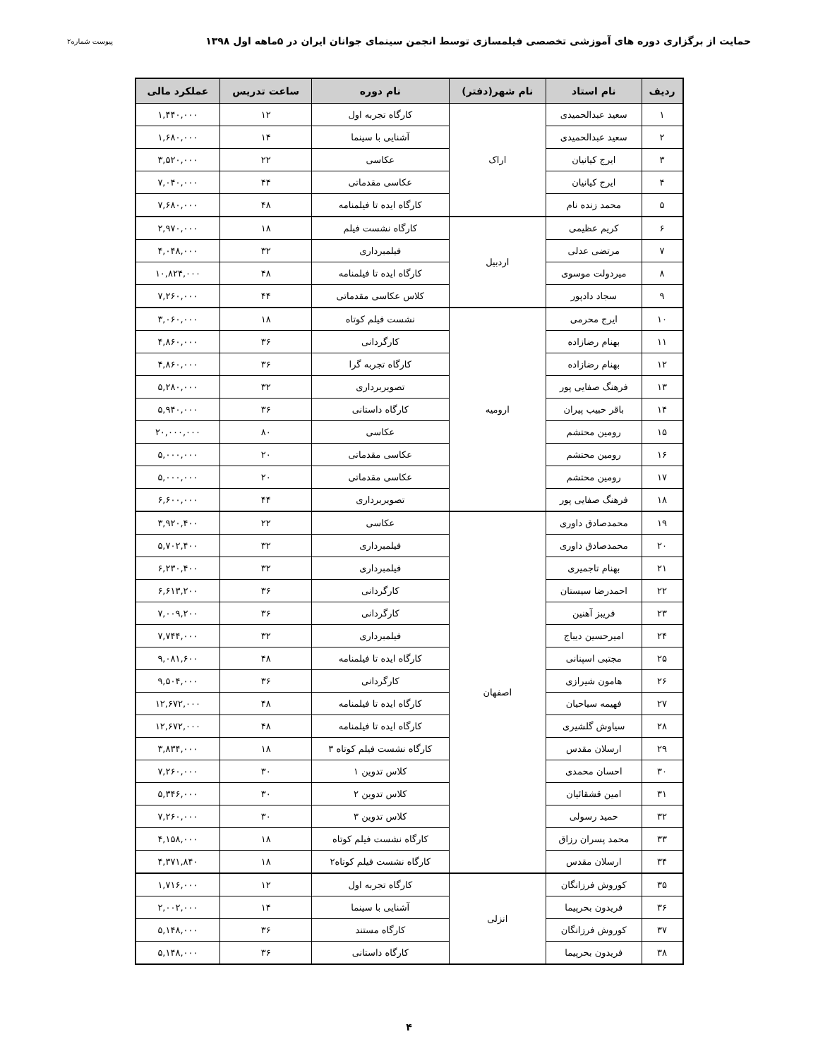حمایت از برگزاری دوره های آموزشی تخصصی فیلمسازی توسط انجمن سینمای جوانان ایران در ۵ماهه اول ۱۳۹۸ پیوست شماره۲
| ردیف | نام استاد | نام شهر(دفتر) | نام دوره | ساعت تدریس | عملکرد مالی |
| --- | --- | --- | --- | --- | --- |
| ۱ | سعید عبدالحمیدی | اراک | کارگاه تجربه اول | ۱۲ | ۱,۴۴۰,۰۰۰ |
| ۲ | سعید عبدالحمیدی | | آشنایی با سینما | ۱۴ | ۱,۶۸۰,۰۰۰ |
| ۳ | ایرج کیانیان | | عکاسی | ۲۲ | ۳,۵۲۰,۰۰۰ |
| ۴ | ایرج کیانیان | | عکاسی مقدماتی | ۴۴ | ۷,۰۴۰,۰۰۰ |
| ۵ | محمد زنده نام | | کارگاه ایده تا فیلمنامه | ۴۸ | ۷,۶۸۰,۰۰۰ |
| ۶ | کریم عظیمی | اردبیل | کارگاه نشست فیلم | ۱۸ | ۲,۹۷۰,۰۰۰ |
| ۷ | مرتضی عدلی | | فیلمبرداری | ۳۲ | ۴,۰۴۸,۰۰۰ |
| ۸ | میردولت موسوی | | کارگاه ایده تا فیلمنامه | ۴۸ | ۱۰,۸۲۴,۰۰۰ |
| ۹ | سجاد دادپور | | کلاس عکاسی مقدماتی | ۴۴ | ۷,۲۶۰,۰۰۰ |
| ۱۰ | ایرج محرمی | ارومیه | نشست فیلم کوتاه | ۱۸ | ۳,۰۶۰,۰۰۰ |
| ۱۱ | بهنام رضازاده | | کارگردانی | ۳۶ | ۴,۸۶۰,۰۰۰ |
| ۱۲ | بهنام رضازاده | | کارگاه تجربه گرا | ۳۶ | ۴,۸۶۰,۰۰۰ |
| ۱۳ | فرهنگ صفایی پور | | تصویربرداری | ۳۲ | ۵,۲۸۰,۰۰۰ |
| ۱۴ | باقر حبیب پیران | | کارگاه داستانی | ۳۶ | ۵,۹۴۰,۰۰۰ |
| ۱۵ | رومین محتشم | | عکاسی | ۸۰ | ۲۰,۰۰۰,۰۰۰ |
| ۱۶ | رومین محتشم | | عکاسی مقدماتی | ۲۰ | ۵,۰۰۰,۰۰۰ |
| ۱۷ | رومین محتشم | | عکاسی مقدماتی | ۲۰ | ۵,۰۰۰,۰۰۰ |
| ۱۸ | فرهنگ صفایی پور | | تصویربرداری | ۴۴ | ۶,۶۰۰,۰۰۰ |
| ۱۹ | محمدصادق داوری | اصفهان | عکاسی | ۲۲ | ۳,۹۲۰,۴۰۰ |
| ۲۰ | محمدصادق داوری | | فیلمبرداری | ۳۲ | ۵,۷۰۲,۴۰۰ |
| ۲۱ | بهنام تاجمیری | | فیلمبرداری | ۳۲ | ۶,۲۳۰,۴۰۰ |
| ۲۲ | احمدرضا سیستان | | کارگردانی | ۳۶ | ۶,۶۱۳,۲۰۰ |
| ۲۳ | فریبز آهنین | | کارگردانی | ۳۶ | ۷,۰۰۹,۲۰۰ |
| ۲۴ | امیرحسین دیباج | | فیلمبرداری | ۳۲ | ۷,۷۴۴,۰۰۰ |
| ۲۵ | مجتبی اسپنانی | | کارگاه ایده تا فیلمنامه | ۴۸ | ۹,۰۸۱,۶۰۰ |
| ۲۶ | هامون شیرازی | | کارگردانی | ۳۶ | ۹,۵۰۴,۰۰۰ |
| ۲۷ | فهیمه سیاحیان | | کارگاه ایده تا فیلمنامه | ۴۸ | ۱۲,۶۷۲,۰۰۰ |
| ۲۸ | سیاوش گلشیری | | کارگاه ایده تا فیلمنامه | ۴۸ | ۱۲,۶۷۲,۰۰۰ |
| ۲۹ | ارسلان مقدس | | کارگاه نشست فیلم کوتاه ۳ | ۱۸ | ۳,۸۳۴,۰۰۰ |
| ۳۰ | احسان محمدی | | کلاس تدوین ۱ | ۳۰ | ۷,۲۶۰,۰۰۰ |
| ۳۱ | امین قشقائیان | | کلاس تدوین ۲ | ۳۰ | ۵,۳۴۶,۰۰۰ |
| ۳۲ | حمید رسولی | | کلاس تدوین ۳ | ۳۰ | ۷,۲۶۰,۰۰۰ |
| ۳۳ | محمد پسران رزاق | | کارگاه نشست فیلم کوتاه | ۱۸ | ۴,۱۵۸,۰۰۰ |
| ۳۴ | ارسلان مقدس | | کارگاه نشست فیلم کوتاه۲ | ۱۸ | ۴,۳۷۱,۸۴۰ |
| ۳۵ | کوروش فرزانگان | انزلی | کارگاه تجربه اول | ۱۲ | ۱,۷۱۶,۰۰۰ |
| ۳۶ | فریدون بحرپیما | | آشنایی با سینما | ۱۴ | ۲,۰۰۲,۰۰۰ |
| ۳۷ | کوروش فرزانگان | | کارگاه مستند | ۳۶ | ۵,۱۴۸,۰۰۰ |
| ۳۸ | فریدون بحرپیما | | کارگاه داستانی | ۳۶ | ۵,۱۴۸,۰۰۰ |
۴